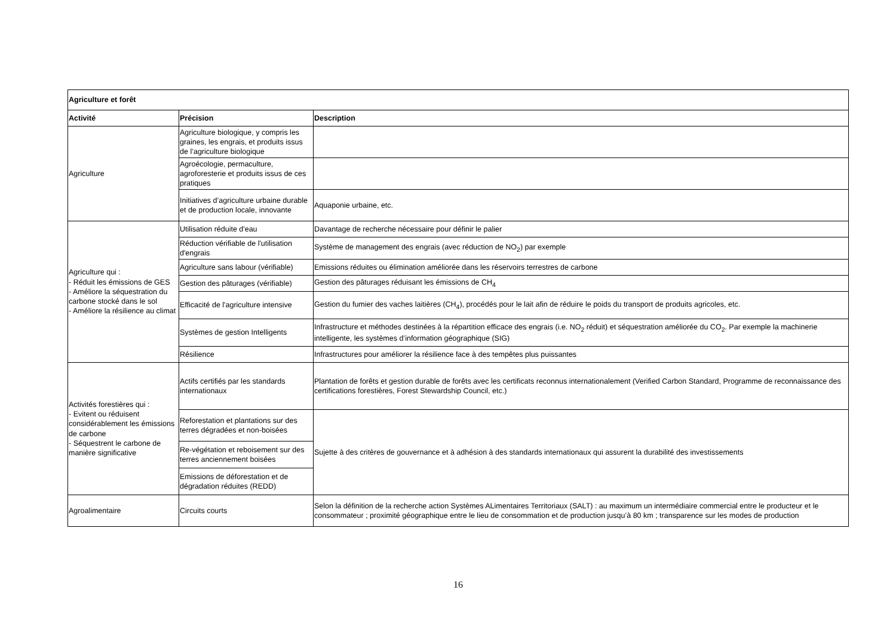| Agriculture et forêt | | |
| --- | --- | --- |
| Activité | Précision | Description |
| Agriculture | Agriculture biologique, y compris les graines, les engrais, et produits issus de l’agriculture biologique | |
| | Agroécologie, permaculture, agroforesterie et produits issus de ces pratiques | |
| | Initiatives d’agriculture urbaine durable et de production locale, innovante | Aquaponie urbaine, etc. |
| Agriculture qui : - Réduit les émissions de GES - Améliore la séquestration du carbone stocké dans le sol - Améliore la résilience au climat | Utilisation réduite d'eau | Davantage de recherche nécessaire pour définir le palier |
| | Réduction vérifiable de l'utilisation d'engrais | Système de management des engrais (avec réduction de NO<sub>2</sub>) par exemple |
| | Agriculture sans labour (vérifiable) | Emissions réduites ou élimination améliorée dans les réservoirs terrestres de carbone |
| | Gestion des pâturages (vérifiable) | Gestion des pâturages réduisant les émissions de CH<sub>4</sub> |
| | Efficacité de l'agriculture intensive | Gestion du fumier des vaches laitières (CH<sub>4</sub>), procédés pour le lait afin de réduire le poids du transport de produits agricoles, etc. |
| | Systèmes de gestion Intelligents | Infrastructure et méthodes destinées à la répartition efficace des engrais (i.e. NO<sub>2</sub> réduit) et séquestration améliorée du CO<sub>2</sub>. Par exemple la machinerie intelligente, les systèmes d’information géographique (SIG) |
| | Résilience | Infrastructures pour améliorer la résilience face à des tempêtes plus puissantes |
| Activités forestières qui : - Evitent ou réduisent considérablement les émissions de carbone - Séquestrent le carbone de manière significative | Actifs certifiés par les standards internationaux | Plantation de forêts et gestion durable de forêts avec les certificats reconnus internationalement (Verified Carbon Standard, Programme de reconnaissance des certifications forestières, Forest Stewardship Council, etc.) |
| | Reforestation et plantations sur des terres dégradées et non-boisées | Sujette à des critères de gouvernance et à adhésion à des standards internationaux qui assurent la durabilité des investissements |
| | Re-végétation et reboisement sur des terres anciennement boisées | |
| | Emissions de déforestation et de dégradation réduites (REDD) | |
| Agroalimentaire | Circuits courts | Selon la définition de la recherche action Systèmes ALimentaires Territoriaux (SALT) : au maximum un intermédiaire commercial entre le producteur et le consommateur ; proximité géographique entre le lieu de consommation et de production jusqu’à 80 km ; transparence sur les modes de production |
16